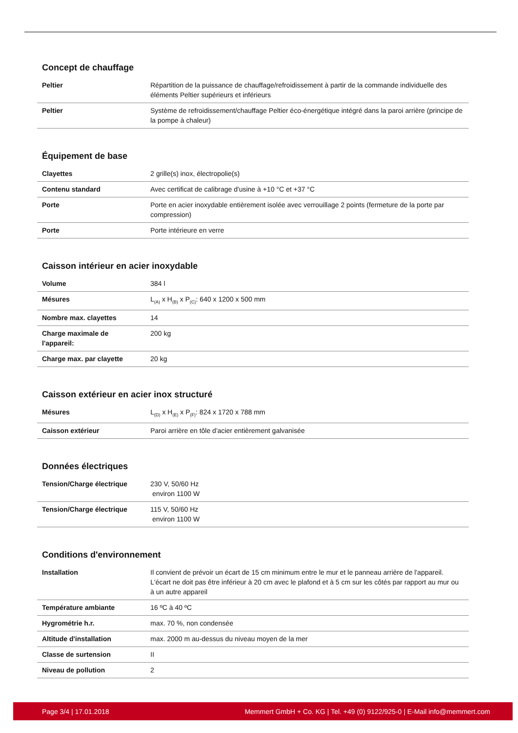Concept de chauffage
| Peltier | Répartition de la puissance de chauffage/refroidissement à partir de la commande individuelle des éléments Peltier supérieurs et inférieurs |
| Peltier | Système de refroidissement/chauffage Peltier éco-énergétique intégré dans la paroi arrière (principe de la pompe à chaleur) |
Équipement de base
| Clayettes | 2 grille(s) inox, électropolie(s) |
| Contenu standard | Avec certificat de calibrage d'usine à +10 °C et +37 °C |
| Porte | Porte en acier inoxydable entièrement isolée avec verrouillage 2 points (fermeture de la porte par compression) |
| Porte | Porte intérieure en verre |
Caisson intérieur en acier inoxydable
| Volume | 384 l |
| Mésures | L<sub>(A)</sub> x H<sub>(B)</sub> x P<sub>(C)</sub>: 640 x 1200 x 500 mm |
| Nombre max. clayettes | 14 |
| Charge maximale de l'appareil: | 200 kg |
| Charge max. par clayette | 20 kg |
Caisson extérieur en acier inox structuré
| Mésures | L<sub>(D)</sub> x H<sub>(E)</sub> x P<sub>(F)</sub>: 824 x 1720 x 788 mm |
| Caisson extérieur | Paroi arrière en tôle d'acier entièrement galvanisée |
Données électriques
| Tension/Charge électrique | 230 V, 50/60 Hz environ 1100 W |
| Tension/Charge électrique | 115 V, 50/60 Hz environ 1100 W |
Conditions d'environnement
| Installation | Il convient de prévoir un écart de 15 cm minimum entre le mur et le panneau arrière de l'appareil. L'écart ne doit pas être inférieur à 20 cm avec le plafond et à 5 cm sur les côtés par rapport au mur ou à un autre appareil |
| Température ambiante | 16 ºC à 40 ºC |
| Hygrométrie h.r. | max. 70 %, non condensée |
| Altitude d'installation | max. 2000 m au-dessus du niveau moyen de la mer |
| Classe de surtension | II |
| Niveau de pollution | 2 |
Page 3/4 | 17.01.2018 Memmert GmbH + Co. KG | Tel. +49 (0) 9122/925-0 | E-Mail info@memmert.com